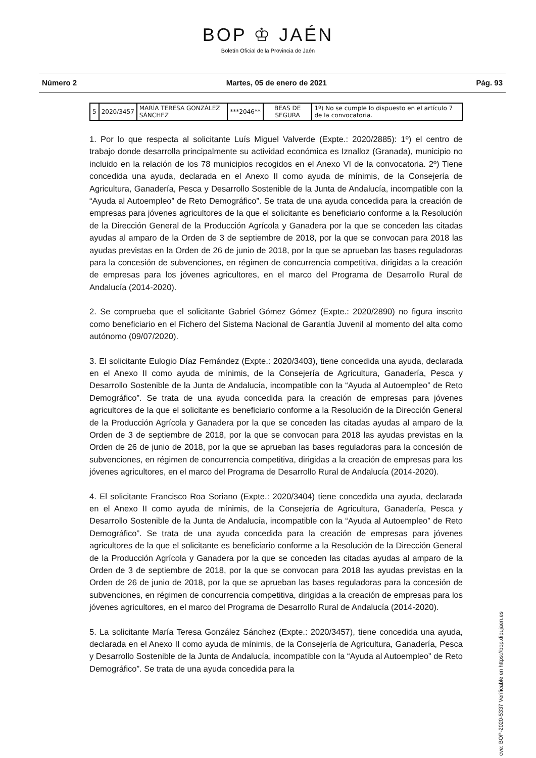BOP ♔ JAÉN
Boletín Oficial de la Provincia de Jaén
Número 2 Martes, 05 de enero de 2021 Pág. 93
| 5 | 2020/3457 | MARÍA TERESA GONZÁLEZ SÁNCHEZ | ***2046** | BEAS DE SEGURA | 1º) No se cumple lo dispuesto en el artículo 7 de la convocatoria. |
1. Por lo que respecta al solicitante Luís Miguel Valverde (Expte.: 2020/2885): 1º) el centro de trabajo donde desarrolla principalmente su actividad económica es Iznalloz (Granada), municipio no incluido en la relación de los 78 municipios recogidos en el Anexo VI de la convocatoria. 2º) Tiene concedida una ayuda, declarada en el Anexo II como ayuda de mínimis, de la Consejería de Agricultura, Ganadería, Pesca y Desarrollo Sostenible de la Junta de Andalucía, incompatible con la “Ayuda al Autoempleo” de Reto Demográfico”. Se trata de una ayuda concedida para la creación de empresas para jóvenes agricultores de la que el solicitante es beneficiario conforme a la Resolución de la Dirección General de la Producción Agrícola y Ganadera por la que se conceden las citadas ayudas al amparo de la Orden de 3 de septiembre de 2018, por la que se convocan para 2018 las ayudas previstas en la Orden de 26 de junio de 2018, por la que se aprueban las bases reguladoras para la concesión de subvenciones, en régimen de concurrencia competitiva, dirigidas a la creación de empresas para los jóvenes agricultores, en el marco del Programa de Desarrollo Rural de Andalucía (2014-2020).
2. Se comprueba que el solicitante Gabriel Gómez Gómez (Expte.: 2020/2890) no figura inscrito como beneficiario en el Fichero del Sistema Nacional de Garantía Juvenil al momento del alta como autónomo (09/07/2020).
3. El solicitante Eulogio Díaz Fernández (Expte.: 2020/3403), tiene concedida una ayuda, declarada en el Anexo II como ayuda de mínimis, de la Consejería de Agricultura, Ganadería, Pesca y Desarrollo Sostenible de la Junta de Andalucía, incompatible con la “Ayuda al Autoempleo” de Reto Demográfico”. Se trata de una ayuda concedida para la creación de empresas para jóvenes agricultores de la que el solicitante es beneficiario conforme a la Resolución de la Dirección General de la Producción Agrícola y Ganadera por la que se conceden las citadas ayudas al amparo de la Orden de 3 de septiembre de 2018, por la que se convocan para 2018 las ayudas previstas en la Orden de 26 de junio de 2018, por la que se aprueban las bases reguladoras para la concesión de subvenciones, en régimen de concurrencia competitiva, dirigidas a la creación de empresas para los jóvenes agricultores, en el marco del Programa de Desarrollo Rural de Andalucía (2014-2020).
4. El solicitante Francisco Roa Soriano (Expte.: 2020/3404) tiene concedida una ayuda, declarada en el Anexo II como ayuda de mínimis, de la Consejería de Agricultura, Ganadería, Pesca y Desarrollo Sostenible de la Junta de Andalucía, incompatible con la “Ayuda al Autoempleo” de Reto Demográfico”. Se trata de una ayuda concedida para la creación de empresas para jóvenes agricultores de la que el solicitante es beneficiario conforme a la Resolución de la Dirección General de la Producción Agrícola y Ganadera por la que se conceden las citadas ayudas al amparo de la Orden de 3 de septiembre de 2018, por la que se convocan para 2018 las ayudas previstas en la Orden de 26 de junio de 2018, por la que se aprueban las bases reguladoras para la concesión de subvenciones, en régimen de concurrencia competitiva, dirigidas a la creación de empresas para los jóvenes agricultores, en el marco del Programa de Desarrollo Rural de Andalucía (2014-2020).
5. La solicitante María Teresa González Sánchez (Expte.: 2020/3457), tiene concedida una ayuda, declarada en el Anexo II como ayuda de mínimis, de la Consejería de Agricultura, Ganadería, Pesca y Desarrollo Sostenible de la Junta de Andalucía, incompatible con la “Ayuda al Autoempleo” de Reto Demográfico”. Se trata de una ayuda concedida para la
cve: BOP-2020-5337 Verificable en https://bop.dipujaen.es